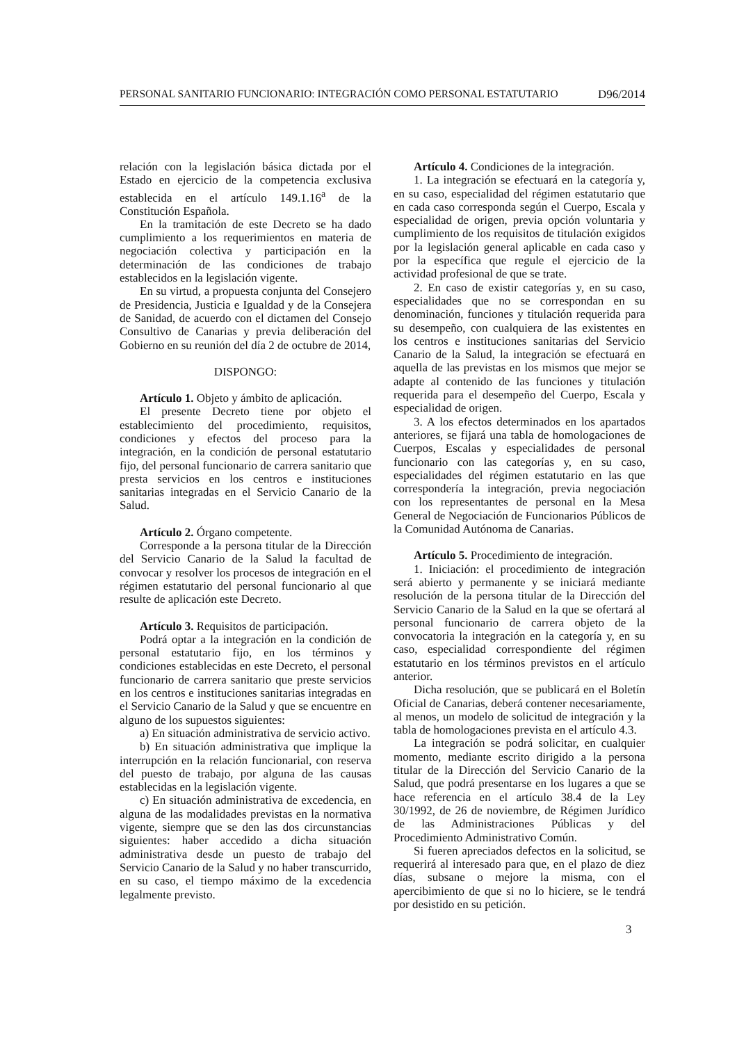PERSONAL SANITARIO FUNCIONARIO: INTEGRACIÓN COMO PERSONAL ESTATUTARIO D96/2014
relación con la legislación básica dictada por el Estado en ejercicio de la competencia exclusiva establecida en el artículo 149.1.16<sup>a</sup> de la Constitución Española.
En la tramitación de este Decreto se ha dado cumplimiento a los requerimientos en materia de negociación colectiva y participación en la determinación de las condiciones de trabajo establecidos en la legislación vigente.
En su virtud, a propuesta conjunta del Consejero de Presidencia, Justicia e Igualdad y de la Consejera de Sanidad, de acuerdo con el dictamen del Consejo Consultivo de Canarias y previa deliberación del Gobierno en su reunión del día 2 de octubre de 2014,
DISPONGO:
Artículo 1. Objeto y ámbito de aplicación.
El presente Decreto tiene por objeto el establecimiento del procedimiento, requisitos, condiciones y efectos del proceso para la integración, en la condición de personal estatutario fijo, del personal funcionario de carrera sanitario que presta servicios en los centros e instituciones sanitarias integradas en el Servicio Canario de la Salud.
Artículo 2. Órgano competente.
Corresponde a la persona titular de la Dirección del Servicio Canario de la Salud la facultad de convocar y resolver los procesos de integración en el régimen estatutario del personal funcionario al que resulte de aplicación este Decreto.
Artículo 3. Requisitos de participación.
Podrá optar a la integración en la condición de personal estatutario fijo, en los términos y condiciones establecidas en este Decreto, el personal funcionario de carrera sanitario que preste servicios en los centros e instituciones sanitarias integradas en el Servicio Canario de la Salud y que se encuentre en alguno de los supuestos siguientes:
a) En situación administrativa de servicio activo.
b) En situación administrativa que implique la interrupción en la relación funcionarial, con reserva del puesto de trabajo, por alguna de las causas establecidas en la legislación vigente.
c) En situación administrativa de excedencia, en alguna de las modalidades previstas en la normativa vigente, siempre que se den las dos circunstancias siguientes: haber accedido a dicha situación administrativa desde un puesto de trabajo del Servicio Canario de la Salud y no haber transcurrido, en su caso, el tiempo máximo de la excedencia legalmente previsto.
Artículo 4. Condiciones de la integración.
1. La integración se efectuará en la categoría y, en su caso, especialidad del régimen estatutario que en cada caso corresponda según el Cuerpo, Escala y especialidad de origen, previa opción voluntaria y cumplimiento de los requisitos de titulación exigidos por la legislación general aplicable en cada caso y por la específica que regule el ejercicio de la actividad profesional de que se trate.
2. En caso de existir categorías y, en su caso, especialidades que no se correspondan en su denominación, funciones y titulación requerida para su desempeño, con cualquiera de las existentes en los centros e instituciones sanitarias del Servicio Canario de la Salud, la integración se efectuará en aquella de las previstas en los mismos que mejor se adapte al contenido de las funciones y titulación requerida para el desempeño del Cuerpo, Escala y especialidad de origen.
3. A los efectos determinados en los apartados anteriores, se fijará una tabla de homologaciones de Cuerpos, Escalas y especialidades de personal funcionario con las categorías y, en su caso, especialidades del régimen estatutario en las que correspondería la integración, previa negociación con los representantes de personal en la Mesa General de Negociación de Funcionarios Públicos de la Comunidad Autónoma de Canarias.
Artículo 5. Procedimiento de integración.
1. Iniciación: el procedimiento de integración será abierto y permanente y se iniciará mediante resolución de la persona titular de la Dirección del Servicio Canario de la Salud en la que se ofertará al personal funcionario de carrera objeto de la convocatoria la integración en la categoría y, en su caso, especialidad correspondiente del régimen estatutario en los términos previstos en el artículo anterior.
Dicha resolución, que se publicará en el Boletín Oficial de Canarias, deberá contener necesariamente, al menos, un modelo de solicitud de integración y la tabla de homologaciones prevista en el artículo 4.3.
La integración se podrá solicitar, en cualquier momento, mediante escrito dirigido a la persona titular de la Dirección del Servicio Canario de la Salud, que podrá presentarse en los lugares a que se hace referencia en el artículo 38.4 de la Ley 30/1992, de 26 de noviembre, de Régimen Jurídico de las Administraciones Públicas y del Procedimiento Administrativo Común.
Si fueren apreciados defectos en la solicitud, se requerirá al interesado para que, en el plazo de diez días, subsane o mejore la misma, con el apercibimiento de que si no lo hiciere, se le tendrá por desistido en su petición.
3